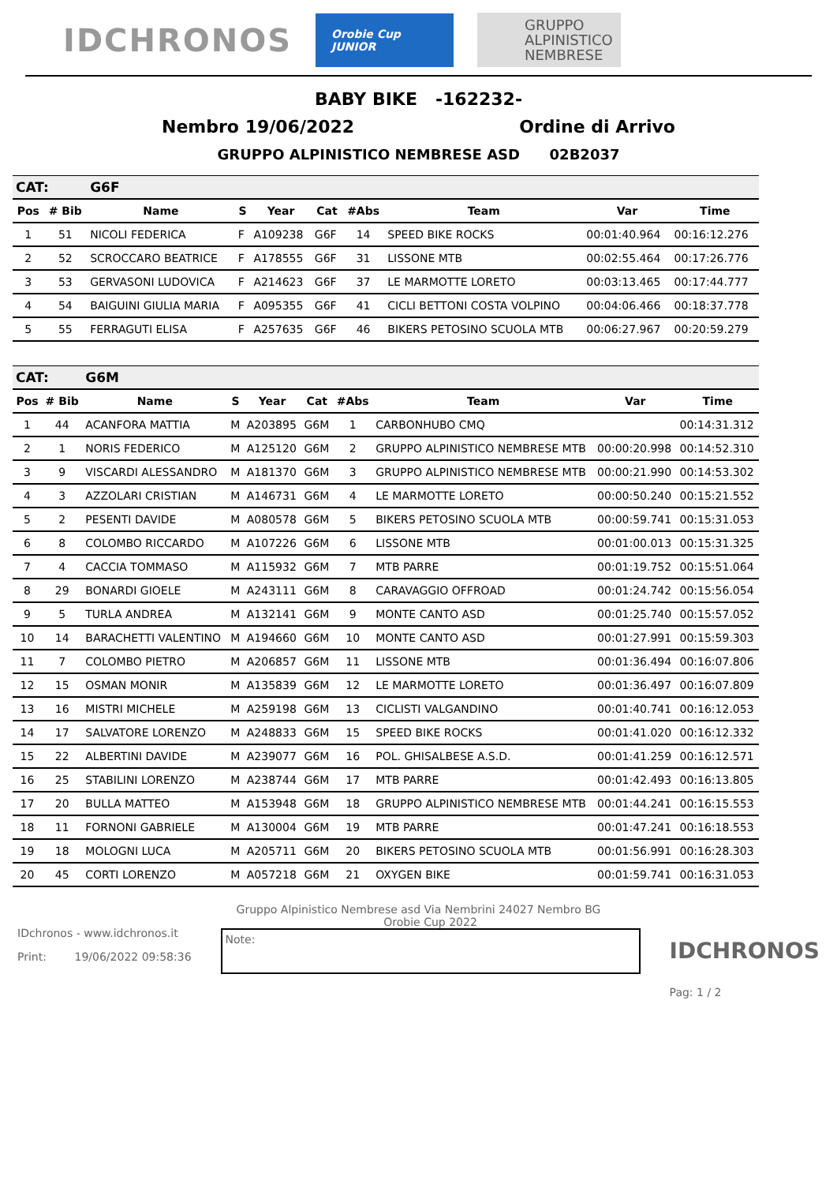IDCHRONOS
Orobie Cup JUNIOR
GRUPPO
ALPINISTICO
NEMBRESE
BABY BIKE -162232-
Nembro 19/06/2022 Ordine di Arrivo
GRUPPO ALPINISTICO NEMBRESE ASD 02B2037
| CAT: | | G6F | | | | | | | |
| Pos | # Bib | Name | S | Year | Cat | #Abs | Team | Var | Time |
| 1 | 51 | NICOLI FEDERICA | F | A109238 | G6F | 14 | SPEED BIKE ROCKS | 00:01:40.964 | 00:16:12.276 |
| 2 | 52 | SCROCCARO BEATRICE | F | A178555 | G6F | 31 | LISSONE MTB | 00:02:55.464 | 00:17:26.776 |
| 3 | 53 | GERVASONI LUDOVICA | F | A214623 | G6F | 37 | LE MARMOTTE LORETO | 00:03:13.465 | 00:17:44.777 |
| 4 | 54 | BAIGUINI GIULIA MARIA | F | A095355 | G6F | 41 | CICLI BETTONI COSTA VOLPINO | 00:04:06.466 | 00:18:37.778 |
| 5 | 55 | FERRAGUTI ELISA | F | A257635 | G6F | 46 | BIKERS PETOSINO SCUOLA MTB | 00:06:27.967 | 00:20:59.279 |
| CAT: | | G6M | | | | | | | |
| Pos | # Bib | Name | S | Year | Cat | #Abs | Team | Var | Time |
| 1 | 44 | ACANFORA MATTIA | M | A203895 | G6M | 1 | CARBONHUBO CMQ | | 00:14:31.312 |
| 2 | 1 | NORIS FEDERICO | M | A125120 | G6M | 2 | GRUPPO ALPINISTICO NEMBRESE MTB | 00:00:20.998 | 00:14:52.310 |
| 3 | 9 | VISCARDI ALESSANDRO | M | A181370 | G6M | 3 | GRUPPO ALPINISTICO NEMBRESE MTB | 00:00:21.990 | 00:14:53.302 |
| 4 | 3 | AZZOLARI CRISTIAN | M | A146731 | G6M | 4 | LE MARMOTTE LORETO | 00:00:50.240 | 00:15:21.552 |
| 5 | 2 | PESENTI DAVIDE | M | A080578 | G6M | 5 | BIKERS PETOSINO SCUOLA MTB | 00:00:59.741 | 00:15:31.053 |
| 6 | 8 | COLOMBO RICCARDO | M | A107226 | G6M | 6 | LISSONE MTB | 00:01:00.013 | 00:15:31.325 |
| 7 | 4 | CACCIA TOMMASO | M | A115932 | G6M | 7 | MTB PARRE | 00:01:19.752 | 00:15:51.064 |
| 8 | 29 | BONARDI GIOELE | M | A243111 | G6M | 8 | CARAVAGGIO OFFROAD | 00:01:24.742 | 00:15:56.054 |
| 9 | 5 | TURLA ANDREA | M | A132141 | G6M | 9 | MONTE CANTO ASD | 00:01:25.740 | 00:15:57.052 |
| 10 | 14 | BARACHETTI VALENTINO | M | A194660 | G6M | 10 | MONTE CANTO ASD | 00:01:27.991 | 00:15:59.303 |
| 11 | 7 | COLOMBO PIETRO | M | A206857 | G6M | 11 | LISSONE MTB | 00:01:36.494 | 00:16:07.806 |
| 12 | 15 | OSMAN MONIR | M | A135839 | G6M | 12 | LE MARMOTTE LORETO | 00:01:36.497 | 00:16:07.809 |
| 13 | 16 | MISTRI MICHELE | M | A259198 | G6M | 13 | CICLISTI VALGANDINO | 00:01:40.741 | 00:16:12.053 |
| 14 | 17 | SALVATORE LORENZO | M | A248833 | G6M | 15 | SPEED BIKE ROCKS | 00:01:41.020 | 00:16:12.332 |
| 15 | 22 | ALBERTINI DAVIDE | M | A239077 | G6M | 16 | POL. GHISALBESE A.S.D. | 00:01:41.259 | 00:16:12.571 |
| 16 | 25 | STABILINI LORENZO | M | A238744 | G6M | 17 | MTB PARRE | 00:01:42.493 | 00:16:13.805 |
| 17 | 20 | BULLA MATTEO | M | A153948 | G6M | 18 | GRUPPO ALPINISTICO NEMBRESE MTB | 00:01:44.241 | 00:16:15.553 |
| 18 | 11 | FORNONI GABRIELE | M | A130004 | G6M | 19 | MTB PARRE | 00:01:47.241 | 00:16:18.553 |
| 19 | 18 | MOLOGNI LUCA | M | A205711 | G6M | 20 | BIKERS PETOSINO SCUOLA MTB | 00:01:56.991 | 00:16:28.303 |
| 20 | 45 | CORTI LORENZO | M | A057218 | G6M | 21 | OXYGEN BIKE | 00:01:59.741 | 00:16:31.053 |
Gruppo Alpinistico Nembrese asd Via Nembrini 24027 Nembro BG
IDchronos - www.idchronos.it
Print: 19/06/2022 09:58:36
Orobie Cup 2022
Note:
IDCHRONOS
Pag: 1 / 2